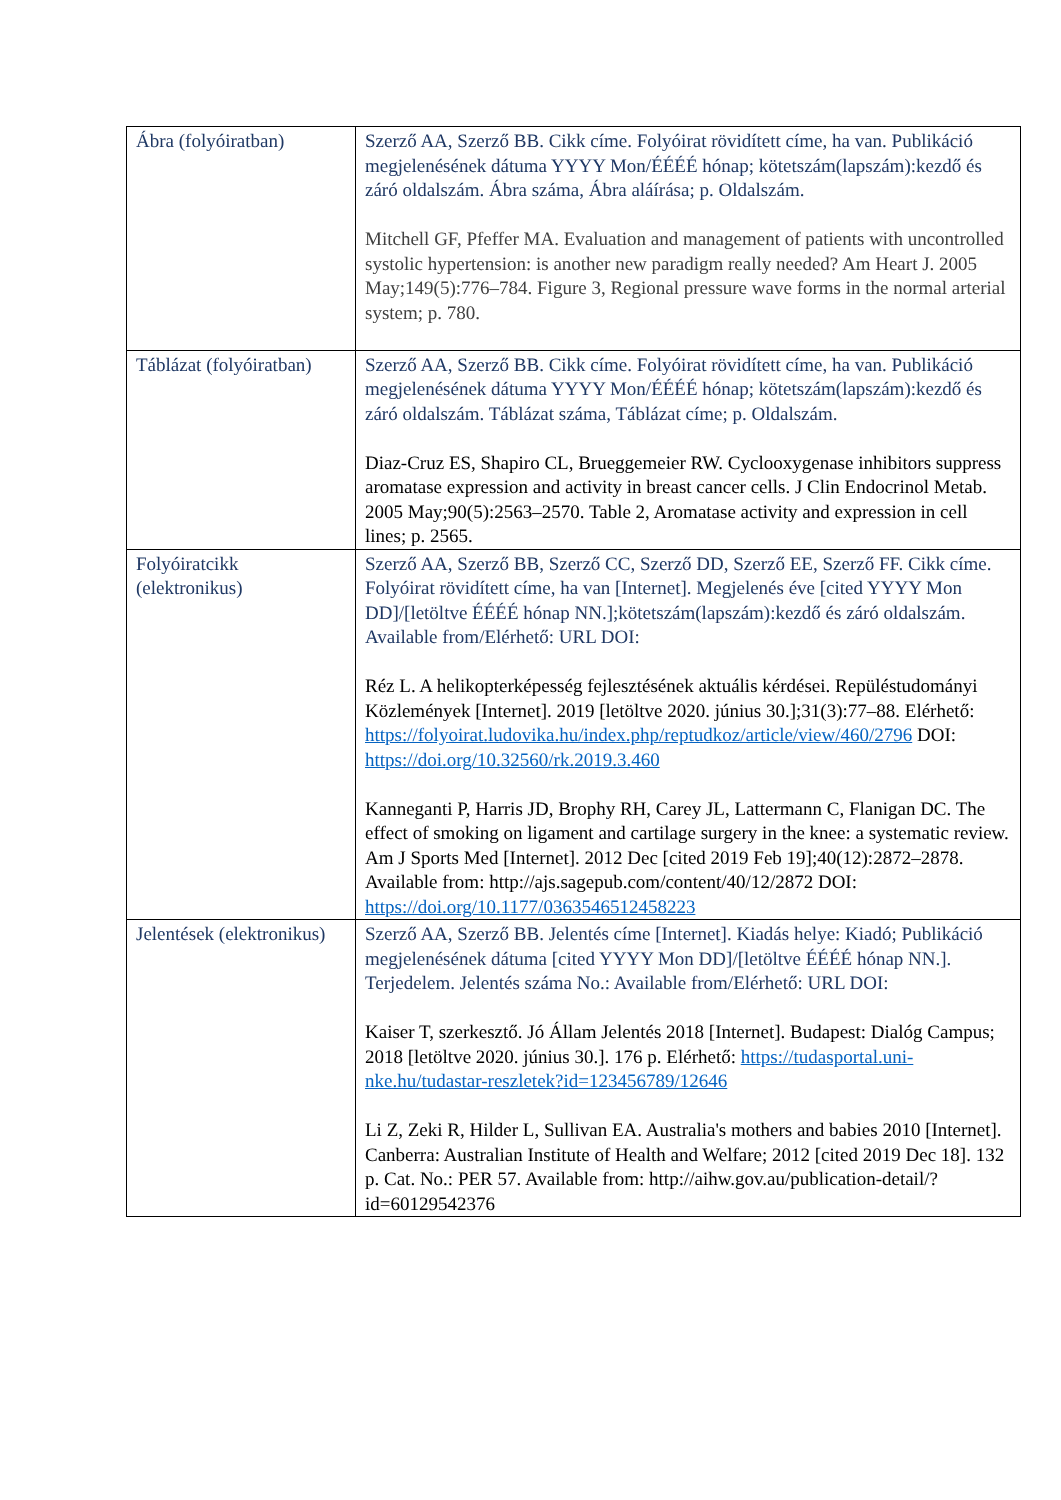| Ábra (folyóiratban) | Szerző AA, Szerző BB. Cikk címe. Folyóirat rövidített címe, ha van. Publikáció megjelenésének dátuma YYYY Mon/ÉÉÉÉ hónap; kötetszám(lapszám):kezdő és záró oldalszám. Ábra száma, Ábra aláírása; p. Oldalszám. Mitchell GF, Pfeffer MA. Evaluation and management of patients with uncontrolled systolic hypertension: is another new paradigm really needed? Am Heart J. 2005 May;149(5):776–784. Figure 3, Regional pressure wave forms in the normal arterial system; p. 780. |
| Táblázat (folyóiratban) | Szerző AA, Szerző BB. Cikk címe. Folyóirat rövidített címe, ha van. Publikáció megjelenésének dátuma YYYY Mon/ÉÉÉÉ hónap; kötetszám(lapszám):kezdő és záró oldalszám. Táblázat száma, Táblázat címe; p. Oldalszám. Diaz-Cruz ES, Shapiro CL, Brueggemeier RW. Cyclooxygenase inhibitors suppress aromatase expression and activity in breast cancer cells. J Clin Endocrinol Metab. 2005 May;90(5):2563–2570. Table 2, Aromatase activity and expression in cell lines; p. 2565. |
| Folyóiratcikk (elektronikus) | Szerző AA, Szerző BB, Szerző CC, Szerző DD, Szerző EE, Szerző FF. Cikk címe. Folyóirat rövidített címe, ha van [Internet]. Megjelenés éve [cited YYYY Mon DD]/[letöltve ÉÉÉÉ hónap NN.];kötetszám(lapszám):kezdő és záró oldalszám. Available from/Elérhető: URL DOI: Réz L. A helikopterképesség fejlesztésének aktuális kérdései. Repüléstudományi Közlemények [Internet]. 2019 [letöltve 2020. június 30.];31(3):77–88. Elérhető: https://folyoirat.ludovika.hu/index.php/reptudkoz/article/view/460/2796 DOI: https://doi.org/10.32560/rk.2019.3.460 Kanneganti P, Harris JD, Brophy RH, Carey JL, Lattermann C, Flanigan DC. The effect of smoking on ligament and cartilage surgery in the knee: a systematic review. Am J Sports Med [Internet]. 2012 Dec [cited 2019 Feb 19];40(12):2872–2878. Available from: http://ajs.sagepub.com/content/40/12/2872 DOI: https://doi.org/10.1177/0363546512458223 |
| Jelentések (elektronikus) | Szerző AA, Szerző BB. Jelentés címe [Internet]. Kiadás helye: Kiadó; Publikáció megjelenésének dátuma [cited YYYY Mon DD]/[letöltve ÉÉÉÉ hónap NN.]. Terjedelem. Jelentés száma No.: Available from/Elérhető: URL DOI: Kaiser T, szerkesztő. Jó Állam Jelentés 2018 [Internet]. Budapest: Dialóg Campus; 2018 [letöltve 2020. június 30.]. 176 p. Elérhető: https://tudasportal.uni-nke.hu/tudastar-reszletek?id=123456789/12646 Li Z, Zeki R, Hilder L, Sullivan EA. Australia's mothers and babies 2010 [Internet]. Canberra: Australian Institute of Health and Welfare; 2012 [cited 2019 Dec 18]. 132 p. Cat. No.: PER 57. Available from: http://aihw.gov.au/publication-detail/?id=60129542376 |